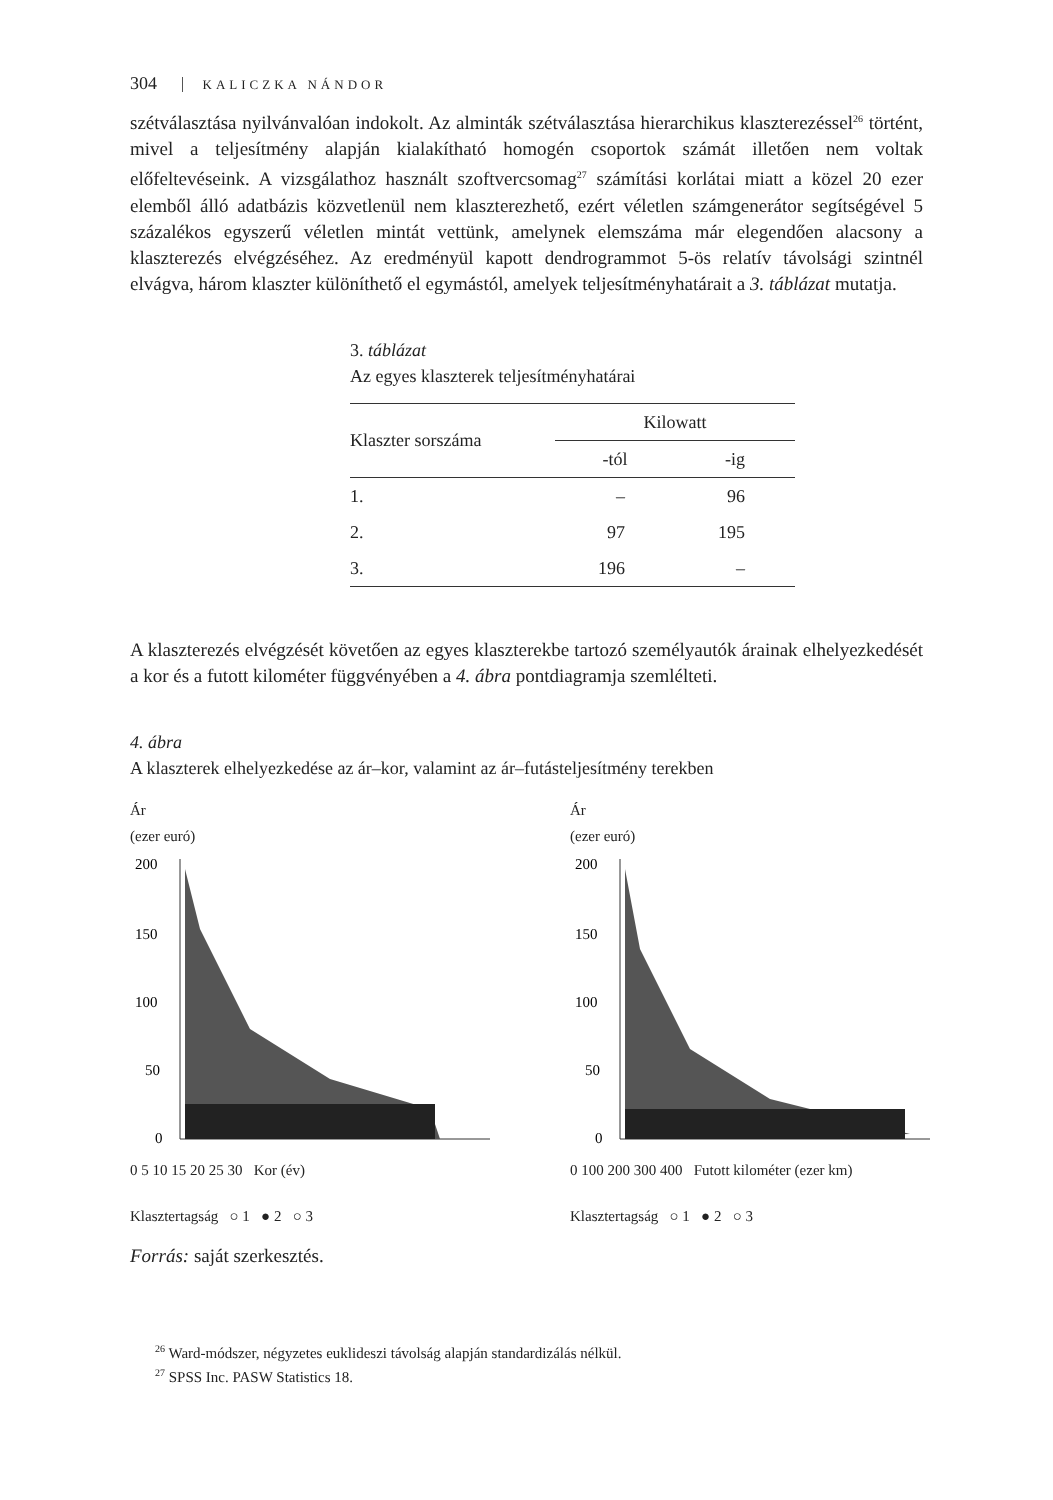304 KALICZKA NÁNDOR
szétválasztása nyilvánvalóan indokolt. Az alminták szétválasztása hierarchikus klaszterezéssel<sup>26</sup> történt, mivel a teljesítmény alapján kialakítható homogén csoportok számát illetően nem voltak előfeltevéseink. A vizsgálathoz használt szoftvercsomag<sup>27</sup> számítási korlátai miatt a közel 20 ezer elemből álló adatbázis közvetlenül nem klaszterezhető, ezért véletlen számgenerátor segítségével 5 százalékos egyszerű véletlen mintát vettünk, amelynek elemszáma már elegendően alacsony a klaszterezés elvégzéséhez. Az eredményül kapott dendrogrammot 5-ös relatív távolsági szintnél elvágva, három klaszter különíthető el egymástól, amelyek teljesítményhatárait a 3. táblázat mutatja.
3. táblázat
Az egyes klaszterek teljesítményhatárai
| Klaszter sorszáma | Kilowatt | |
| --- | --- | --- |
| | -tól | -ig |
| 1. | – | 96 |
| 2. | 97 | 195 |
| 3. | 196 | – |
A klaszterezés elvégzését követően az egyes klaszterekbe tartozó személyautók árainak elhelyezkedését a kor és a futott kilométer függvényében a 4. ábra pontdiagramja szemlélteti.
4. ábra
A klaszterek elhelyezkedése az ár–kor, valamint az ár–futásteljesítmény terekben
Ár
(ezer euró)
200
150
100
50
0
0 5 10 15 20 25 30 Kor (év)
Klasztertagság ○ 1 ● 2 ○ 3
Ár
(ezer euró)
200
150
100
50
0
0 100 200 300 400 Futott kilométer (ezer km)
Klasztertagság ○ 1 ● 2 ○ 3
Forrás: saját szerkesztés.
<sup>26</sup> Ward-módszer, négyzetes euklideszi távolság alapján standardizálás nélkül.
<sup>27</sup> SPSS Inc. PASW Statistics 18.